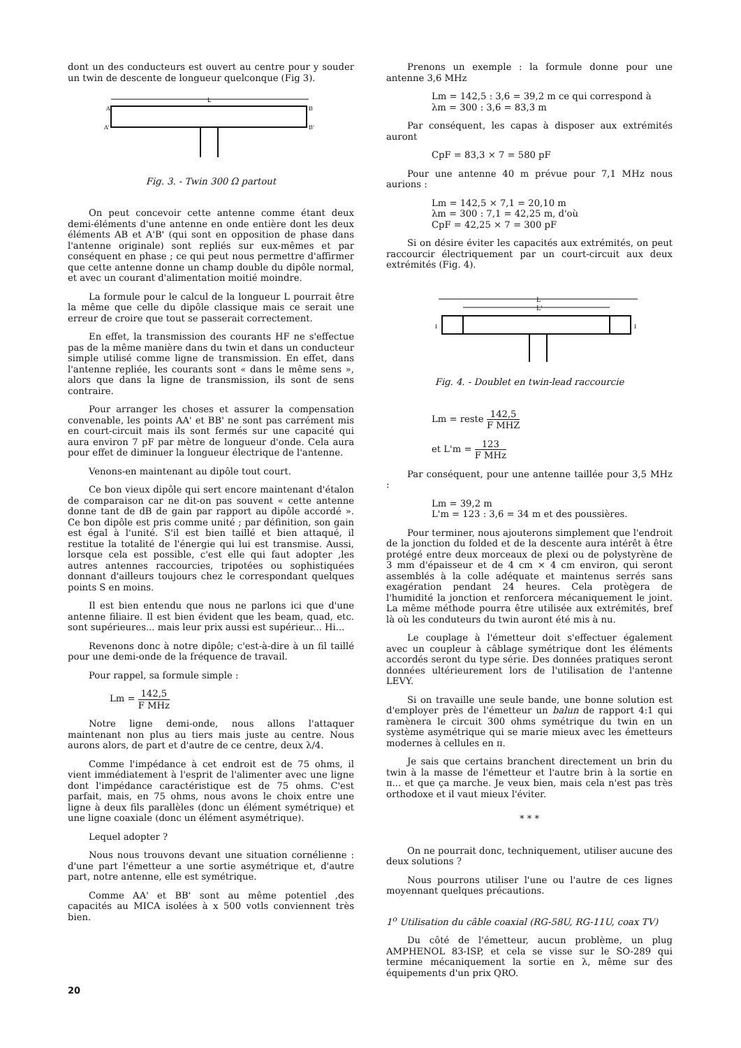dont un des conducteurs est ouvert au centre pour y souder un twin de descente de longueur quelconque (Fig 3).
L
A
B
A'
B'
Fig. 3. - Twin 300 Ω partout
On peut concevoir cette antenne comme étant deux demi-éléments d'une antenne en onde entière dont les deux éléments AB et A'B' (qui sont en opposition de phase dans l'antenne originale) sont repliés sur eux-mêmes et par conséquent en phase ; ce qui peut nous permettre d'affirmer que cette antenne donne un champ double du dipôle normal, et avec un courant d'alimentation moitié moindre.
La formule pour le calcul de la longueur L pourrait être la même que celle du dipôle classique mais ce serait une erreur de croire que tout se passerait correctement.
En effet, la transmission des courants HF ne s'effectue pas de la même manière dans du twin et dans un conducteur simple utilisé comme ligne de transmission. En effet, dans l'antenne repliée, les courants sont « dans le même sens », alors que dans la ligne de transmission, ils sont de sens contraire.
Pour arranger les choses et assurer la compensation convenable, les points AA' et BB' ne sont pas carrément mis en court-circuit mais ils sont fermés sur une capacité qui aura environ 7 pF par mètre de longueur d'onde. Cela aura pour effet de diminuer la longueur électrique de l'antenne.
Venons-en maintenant au dipôle tout court.
Ce bon vieux dipôle qui sert encore maintenant d'étalon de comparaison car ne dit-on pas souvent « cette antenne donne tant de dB de gain par rapport au dipôle accordé ». Ce bon dipôle est pris comme unité ; par définition, son gain est égal à l'unité. S'il est bien taillé et bien attaqué, il restitue la totalité de l'énergie qui lui est transmise. Aussi, lorsque cela est possible, c'est elle qui faut adopter ,les autres antennes raccourcies, tripotées ou sophistiquées donnant d'ailleurs toujours chez le correspondant quelques points S en moins.
Il est bien entendu que nous ne parlons ici que d'une antenne filiaire. Il est bien évident que les beam, quad, etc. sont supérieures... mais leur prix aussi est supérieur... Hi...
Revenons donc à notre dipôle; c'est-à-dire à un fil taillé pour une demi-onde de la fréquence de travail.
Pour rappel, sa formule simple :
Lm = 142,5 F MHz
Notre ligne demi-onde, nous allons l'attaquer maintenant non plus au tiers mais juste au centre. Nous aurons alors, de part et d'autre de ce centre, deux λ/4.
Comme l'impédance à cet endroit est de 75 ohms, il vient immédiatement à l'esprit de l'alimenter avec une ligne dont l'impédance caractéristique est de 75 ohms. C'est parfait, mais, en 75 ohms, nous avons le choix entre une ligne à deux fils parallèles (donc un élément symétrique) et une ligne coaxiale (donc un élément asymétrique).
Lequel adopter ?
Nous nous trouvons devant une situation cornélienne : d'une part l'émetteur a une sortie asymétrique et, d'autre part, notre antenne, elle est symétrique.
Comme AA' et BB' sont au même potentiel ,des capacités au MICA isolées à x 500 votls conviennent très bien.
Prenons un exemple : la formule donne pour une antenne 3,6 MHz
Lm = 142,5 : 3,6 = 39,2 m ce qui correspond à
λm = 300 : 3,6 = 83,3 m
Par conséquent, les capas à disposer aux extrémités auront
CpF = 83,3 × 7 = 580 pF
Pour une antenne 40 m prévue pour 7,1 MHz nous aurions :
Lm = 142,5 × 7,1 = 20,10 m
λm = 300 : 7,1 = 42,25 m, d'où
CpF = 42,25 × 7 = 300 pF
Si on désire éviter les capacités aux extrémités, on peut raccourcir électriquement par un court-circuit aux deux extrémités (Fig. 4).
L
L'
I
I
Fig. 4. - Doublet en twin-lead raccourcie
Lm = reste 142,5 F MHZ
et L'm = 123 F MHz
Par conséquent, pour une antenne taillée pour 3,5 MHz :
Lm = 39,2 m
L'm = 123 : 3,6 = 34 m et des poussières.
Pour terminer, nous ajouterons simplement que l'endroit de la jonction du folded et de la descente aura intérêt à être protégé entre deux morceaux de plexi ou de polystyrène de 3 mm d'épaisseur et de 4 cm × 4 cm environ, qui seront assemblés à la colle adéquate et maintenus serrés sans exagération pendant 24 heures. Cela protègera de l'humidité la jonction et renforcera mécaniquement le joint. La même méthode pourra être utilisée aux extrémités, bref là où les conduteurs du twin auront été mis à nu.
Le couplage à l'émetteur doit s'effectuer également avec un coupleur à câblage symétrique dont les éléments accordés seront du type série. Des données pratiques seront données ultérieurement lors de l'utilisation de l'antenne LEVY.
Si on travaille une seule bande, une bonne solution est d'employer près de l'émetteur un balun de rapport 4:1 qui ramènera le circuit 300 ohms symétrique du twin en un système asymétrique qui se marie mieux avec les émetteurs modernes à cellules en π.
Je sais que certains branchent directement un brin du twin à la masse de l'émetteur et l'autre brin à la sortie en π... et que ça marche. Je veux bien, mais cela n'est pas très orthodoxe et il vaut mieux l'éviter.
* * *
On ne pourrait donc, techniquement, utiliser aucune des deux solutions ?
Nous pourrons utiliser l'une ou l'autre de ces lignes moyennant quelques précautions.
1<sup>o</sup> Utilisation du câble coaxial (RG-58U, RG-11U, coax TV)
Du côté de l'émetteur, aucun problème, un plug AMPHENOL 83-ISP, et cela se visse sur le SO-289 qui termine mécaniquement la sortie en λ, même sur des équipements d'un prix QRO.
20